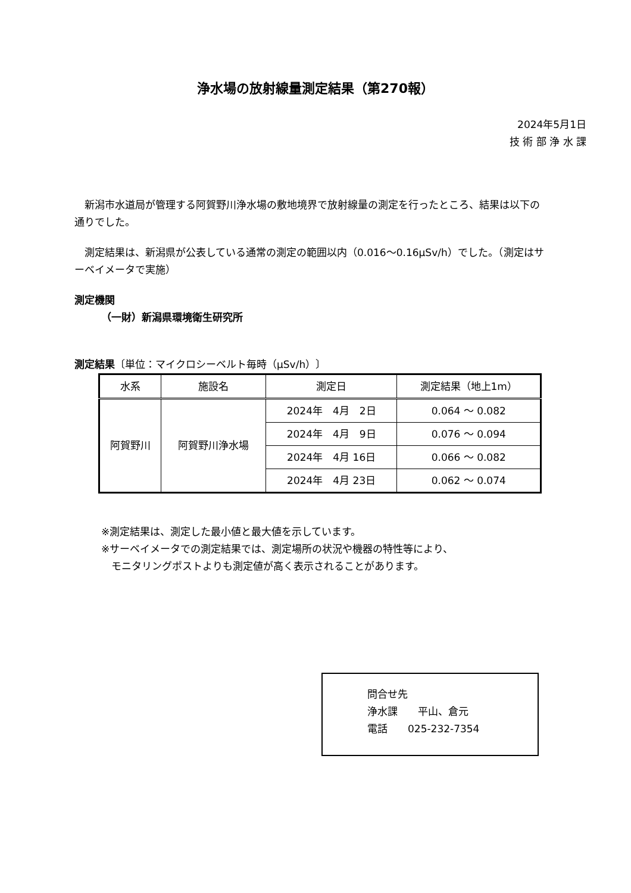浄水場の放射線量測定結果（第270報）
2024年5月1日
技 術 部 浄 水 課
　新潟市水道局が管理する阿賀野川浄水場の敷地境界で放射線量の測定を行ったところ、結果は以下の通りでした。
　測定結果は、新潟県が公表している通常の測定の範囲以内（0.016～0.16μSv/h）でした。（測定はサーベイメータで実施）
測定機関
（一財）新潟県環境衛生研究所
測定結果〔単位：マイクロシーベルト毎時（μSv/h）〕
| 水系 | 施設名 | 測定日 | 測定結果（地上1m） |
| --- | --- | --- | --- |
| 阿賀野川 | 阿賀野川浄水場 | 2024年 4月 2日 | 0.064 ～ 0.082 |
| | | 2024年 4月 9日 | 0.076 ～ 0.094 |
| | | 2024年 4月 16日 | 0.066 ～ 0.082 |
| | | 2024年 4月 23日 | 0.062 ～ 0.074 |
※測定結果は、測定した最小値と最大値を示しています。
※サーベイメータでの測定結果では、測定場所の状況や機器の特性等により、
　モニタリングポストよりも測定値が高く表示されることがあります。
問合せ先
浄水課　　平山、倉元
電話　　025-232-7354